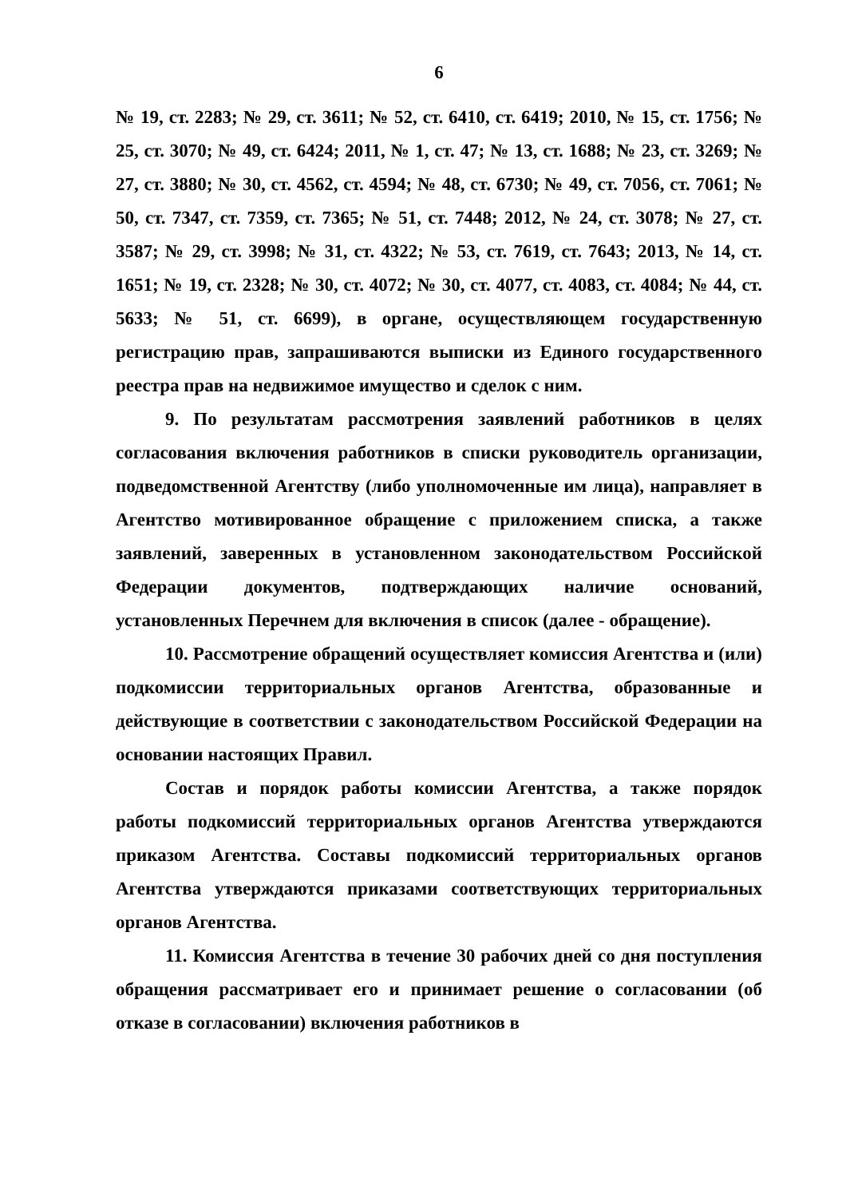6
№ 19, ст. 2283; № 29, ст. 3611; № 52, ст. 6410, ст. 6419; 2010, № 15, ст. 1756; № 25, ст. 3070; № 49, ст. 6424; 2011, № 1, ст. 47; № 13, ст. 1688; № 23, ст. 3269; № 27, ст. 3880; № 30, ст. 4562, ст. 4594; № 48, ст. 6730; № 49, ст. 7056, ст. 7061; № 50, ст. 7347, ст. 7359, ст. 7365; № 51, ст. 7448; 2012, № 24, ст. 3078; № 27, ст. 3587; № 29, ст. 3998; № 31, ст. 4322; № 53, ст. 7619, ст. 7643; 2013, № 14, ст. 1651; № 19, ст. 2328; № 30, ст. 4072; № 30, ст. 4077, ст. 4083, ст. 4084; № 44, ст. 5633; № 51, ст. 6699), в органе, осуществляющем государственную регистрацию прав, запрашиваются выписки из Единого государственного реестра прав на недвижимое имущество и сделок с ним.
9. По результатам рассмотрения заявлений работников в целях согласования включения работников в списки руководитель организации, подведомственной Агентству (либо уполномоченные им лица), направляет в Агентство мотивированное обращение с приложением списка, а также заявлений, заверенных в установленном законодательством Российской Федерации документов, подтверждающих наличие оснований, установленных Перечнем для включения в список (далее - обращение).
10. Рассмотрение обращений осуществляет комиссия Агентства и (или) подкомиссии территориальных органов Агентства, образованные и действующие в соответствии с законодательством Российской Федерации на основании настоящих Правил.
Состав и порядок работы комиссии Агентства, а также порядок работы подкомиссий территориальных органов Агентства утверждаются приказом Агентства. Составы подкомиссий территориальных органов Агентства утверждаются приказами соответствующих территориальных органов Агентства.
11. Комиссия Агентства в течение 30 рабочих дней со дня поступления обращения рассматривает его и принимает решение о согласовании (об отказе в согласовании) включения работников в